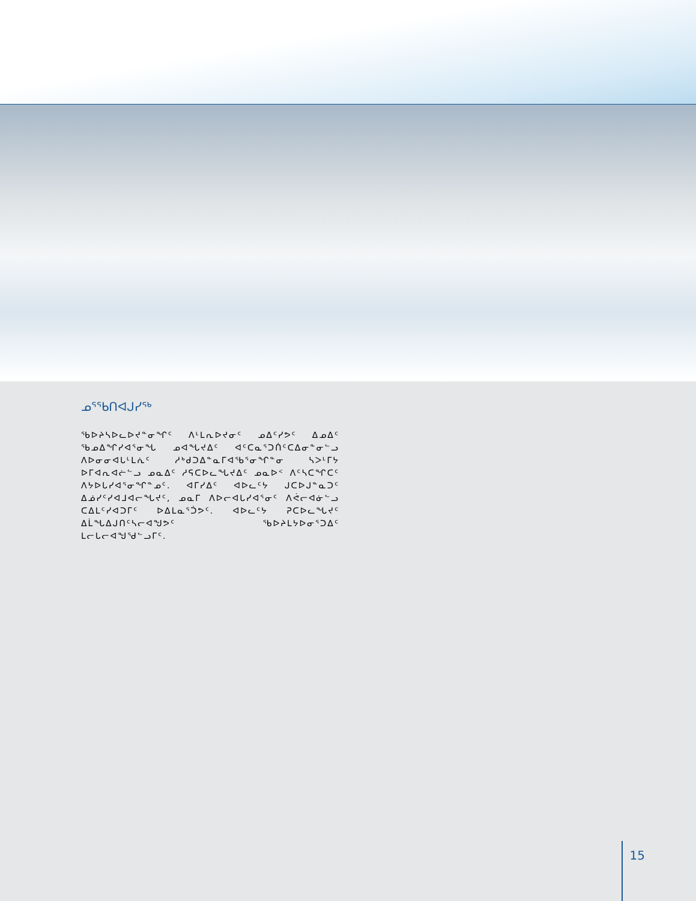ᓄᕐᖃᑎᐊᒍᓯᖅ
ᖃᐅᔨᓴᐅᓚᐅᔪᓐᓂᖏᑦ ᐱᒻᒪᕆᐅᔪᓂᑦ ᓄᐃᑦᓯᕗᑦ ᐃᓄᐃᑦ ᖃᓄᐃᖏᓯᐊᕐᓂᖓ ᓄᐊᖓᔪᐃᑦ ᐊᑦᑕᓇᕐᑐᑏᑦᑕᐃᓂᓐᓂᓪᓗ ᐱᐅᓂᓂᐊᒐᒻᒪᕇᑦ ᓱᒃᑯᑐᐃᓐᓇᒥᐊᖃᕐᓂᖏᓐᓂ ᓴᐳᒻᒥᔭ ᐅᒥᐊᕆᐊᓖᓪᓗ ᓄᓇᐃᑦ ᓱᕋᑕᐅᓚᖓᔪᐃᑦ ᓄᓇᐅᑉ ᐱᑦᓴᑕᖏᑕᑦ ᐱᔭᐅᒐᓯᐊᕐᓂᖏᓐᓄᑦ. ᐊᒥᓯᐃᑦ ᐊᐅᓚᑦᔭ ᒍᑕᐅᒍᓐᓇᑐᑦ ᐃᓅᓯᑦᓯᐊᒧᐊᓕᖓᔪᑦ, ᓄᓇᒥ ᐱᐅᓕᐊᒐᓯᐊᕐᓂᑦ ᐱᕚᓕᐊᓃᓪᓗ ᑕᐃᒪᑦᓯᐊᑐᒥᑦ ᐅᐃᒪᓇᕐᑑᕗᑦ. ᐊᐅᓚᑦᔭ ᕈᑕᐅᓚᖓᔪᑦ ᐃᒫᖓᐃᒍᑎᑦᓴᓕᐊᖑᕗᑦ ᖃᐅᔨᒪᔭᐅᓂᕐᑐᐃᑦ ᒪᓕᒐᓕᐊᖑᖁᓪᓗᒥᑦ.
15